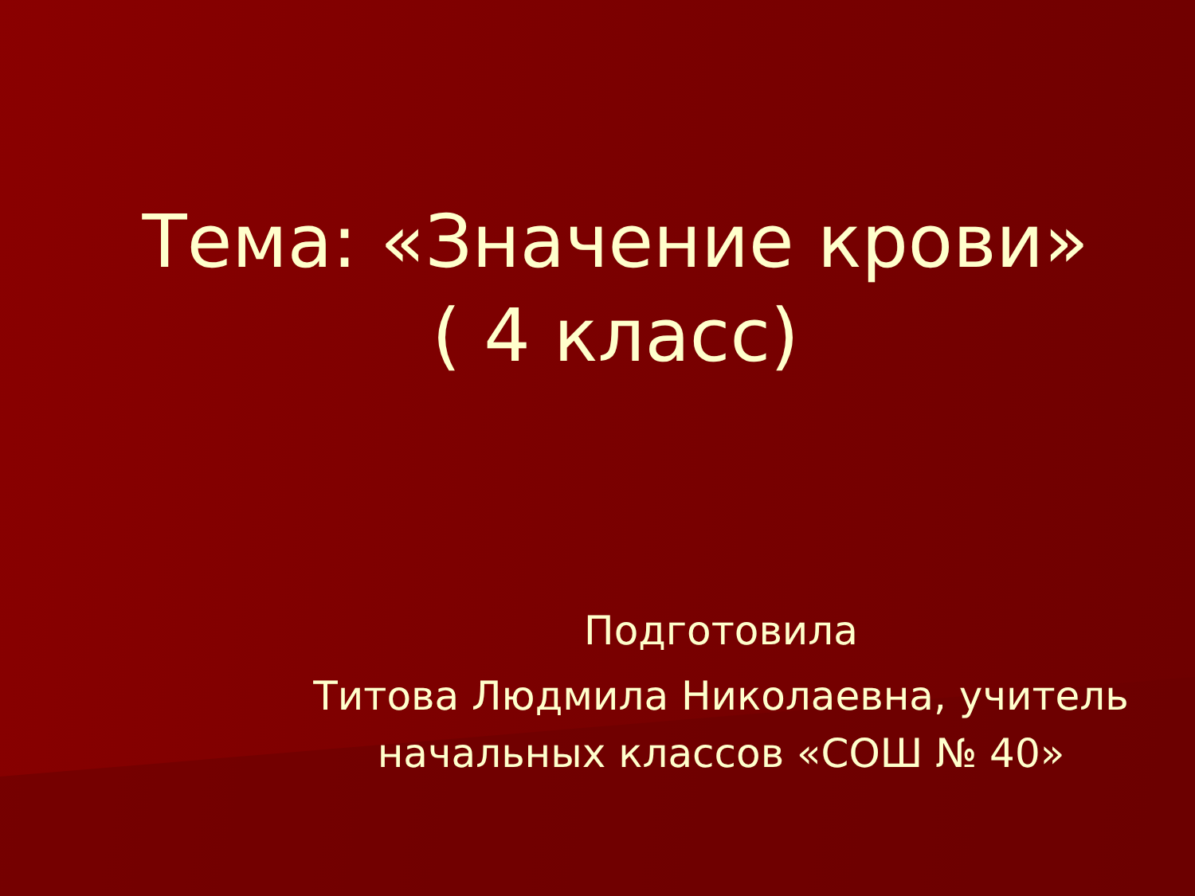Тема: «Значение крови»
( 4 класс)
Подготовила
Титова Людмила Николаевна, учитель начальных классов «СОШ № 40»